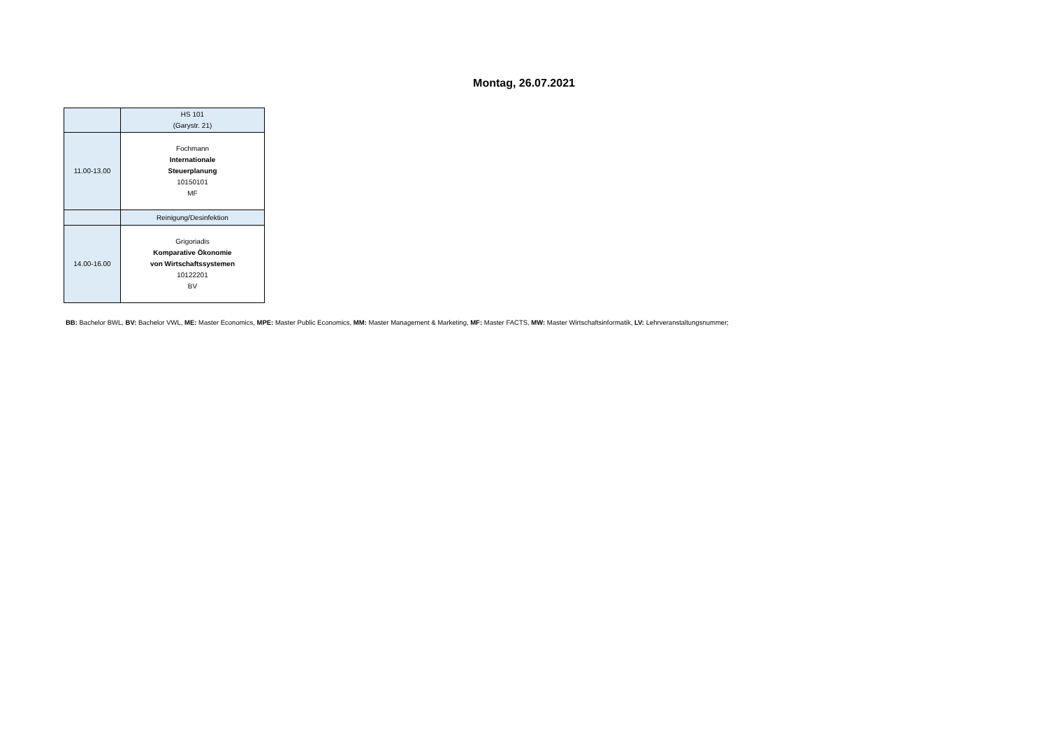Montag, 26.07.2021
| | HS 101 (Garystr. 21) |
| 11.00-13.00 | Fochmann Internationale Steuerplanung 10150101 MF |
| | Reinigung/Desinfektion |
| 14.00-16.00 | Grigoriadis Komparative Ökonomie von Wirtschaftssystemen 10122201 BV |
BB: Bachelor BWL, BV: Bachelor VWL, ME: Master Economics, MPE: Master Public Economics, MM: Master Management & Marketing, MF: Master FACTS, MW: Master Wirtschaftsinformatik, LV: Lehrveranstaltungsnummer;